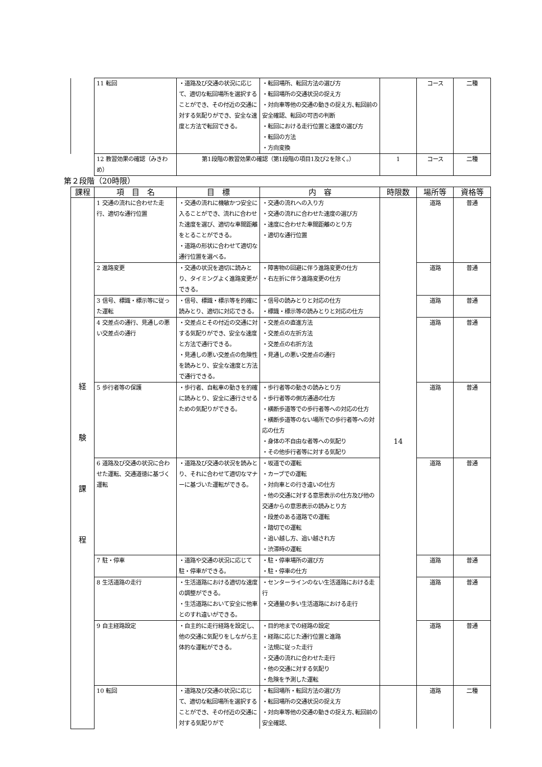| | 11 転回 | ・道路及び交通の状況に応じて、適切な転回場所を選択することができ、その付近の交通に対する気配りができ、安全な速度と方法で転回できる。 | ・転回場所、転回方法の選び方 ・転回場所の交通状況の捉え方 ・対向車等他の交通の動きの捉え方､転回前の安全確認、転回の可否の判断 ・転回における走行位置と速度の選び方 ・転回の方法 ・方向変換 | | コース | 二種 |
| | 12 教習効果の確認（みきわめ） | 第1段階の教習効果の確認（第1段階の項目1及び2を除く。） | | 1 | コース | 二種 |
第２段階（20時限）
| 課程 | 項 目 名 | 目 標 | 内 容 | 時限数 | 場所等 | 資格等 |
| --- | --- | --- | --- | --- | --- | --- |
| 経 験 課 程 | 1 交通の流れに合わせた走行、適切な通行位置 | ・交通の流れに機敏かつ安全に入ることができ、流れに合わせた速度を選び、適切な車間距離をとることができる。 ・道路の形状に合わせて適切な通行位置を選べる。 | ・交通の流れへの入り方 ・交通の流れに合わせた速度の選び方 ・速度に合わせた車間距離のとり方 ・適切な通行位置 | 14 | 道路 | 普通 |
| | 2 進路変更 | ・交通の状況を適切に読みとり、タイミングよく進路変更ができる。 | ・障害物の回避に伴う進路変更の仕方 ・右左折に伴う進路変更の仕方 | | 道路 | 普通 |
| | 3 信号、標識・標示等に従った運転 | ・信号、標識・標示等を的確に読みとり、適切に対応できる。 | ・信号の読みとりと対応の仕方 ・標識・標示等の読みとりと対応の仕方 | | 道路 | 普通 |
| | 4 交差点の通行、見通しの悪い交差点の通行 | ・交差点とその付近の交通に対する気配りができ、安全な速度と方法で通行できる。 ・見通しの悪い交差点の危険性を読みとり、安全な速度と方法で通行できる。 | ・交差点の直進方法 ・交差点の左折方法 ・交差点の右折方法 ・見通しの悪い交差点の通行 | | 道路 | 普通 |
| | 5 歩行者等の保護 | ・歩行者、自転車の動きを的確に読みとり、安全に通行させるための気配りができる。 | ・歩行者等の動きの読みとり方 ・歩行者等の側方通過の仕方 ・横断歩道等での歩行者等への対応の仕方 ・横断歩道等のない場所での歩行者等への対応の仕方 ・身体の不自由な者等への気配り ・その他歩行者等に対する気配り | | 道路 | 普通 |
| | 6 道路及び交通の状況に合わせた運転、交通道徳に基づく運転 | ・道路及び交通の状況を読みとり、それに合わせて適切なマナーに基づいた運転ができる。 | ・坂道での運転 ・カーブでの運転 ・対向車との行き違いの仕方 ・他の交通に対する意思表示の仕方及び他の交通からの意思表示の読みとり方 ・段差のある道路での運転 ・踏切での運転 ・追い越し方、追い越され方 ・渋滞時の運転 | | 道路 | 普通 |
| | 7 駐・停車 | ・道路や交通の状況に応じて駐・停車ができる。 | ・駐・停車場所の選び方 ・駐・停車の仕方 | | 道路 | 普通 |
| | 8 生活道路の走行 | ・生活道路における適切な速度の調整ができる。 ・生活道路において安全に他車とのすれ違いができる。 | ・センターラインのない生活道路における走行 ・交通量の多い生活道路における走行 | | 道路 | 普通 |
| | 9 自主経路設定 | ・自主的に走行経路を設定し、他の交通に気配りをしながら主体的な運転ができる。 | ・目的地までの経路の設定 ・経路に応じた通行位置と進路 ・法規に従った走行 ・交通の流れに合わせた走行 ・他の交通に対する気配り ・危険を予測した運転 | | 道路 | 普通 |
| | 10 転回 | ・道路及び交通の状況に応じて、適切な転回場所を選択することができ、その付近の交通に対する気配りがで | ・転回場所・転回方法の選び方 ・転回場所の交通状況の捉え方 ・対向車等他の交通の動きの捉え方､転回前の安全確認、 | | 道路 | 二種 |